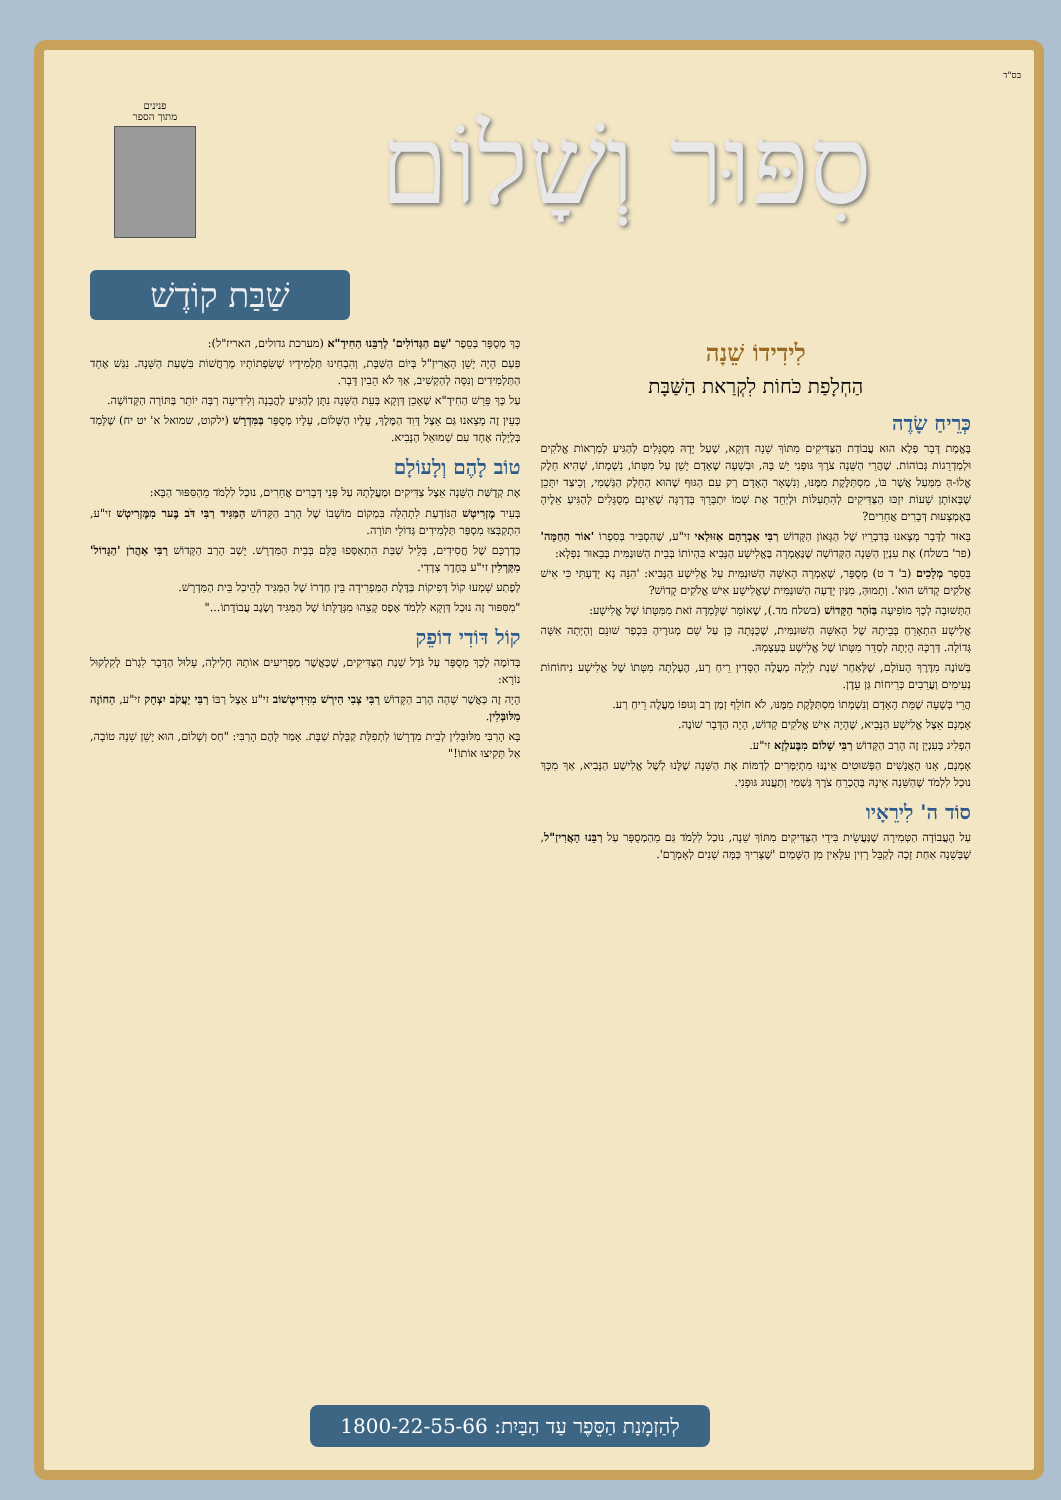בס"ד
סִפּוּר וְשָׁלוֹם
פנינים
מתוך הספר
שַׁבַּת קוֹדֶשׁ
לִידִידוֹ שֵׁנָה
הַחְלָפַת כֹּחוֹת לִקְרַאת הַשַּׁבָּת
כְּרֵיחַ שָׂדֶה
בֶּאֱמֶת דָּבָר פֶּלֶא הוּא עֲבוֹדַת הַצַּדִּיקִים מִתּוֹךְ שֵׁנָה דַּוְקָא, שֶׁעַל יָדָהּ מְסֻגָּלִים לְהַגִּיעַ לְמַרְאוֹת אֱלֹקִים וּלְמַדְרֵגוֹת גְּבוֹהוֹת. שֶׁהֲרֵי הַשֵּׁנָה צֹרֶךְ גּוּפָנִי יֵשׁ בָּהּ, וּבְשָׁעָה שֶׁאָדָם יָשֵׁן עַל מִטָּתוֹ, נִשְׁמָתוֹ, שֶׁהִיא חֵלֶק אֱלוֹ-הַּ מִמַּעַל אֲשֶׁר בּוֹ, מִסְתַּלֶּקֶת מִמֶּנּוּ, וְנִשְׁאָר הָאָדָם רַק עִם הַגּוּף שֶׁהוּא הַחֵלֶק הַגַּשְׁמִי, וְכֵיצַד יִתָּכֵן שֶׁבְּאוֹתָן שָׁעוֹת יִזְכּוּ הַצַּדִּיקִים לְהִתְעַלּוֹת וּלְיַחֵד אֶת שְׁמוֹ יִתְבָּרֵךְ בְּדַרְגָּה שֶׁאֵינָם מְסֻגָּלִים לְהַגִּיעַ אֵלֶיהָ בְּאֶמְצָעוּת דְּבָרִים אֲחֵרִים?
בֵּאוּר לַדָּבָר מָצָאנוּ בְּדִבְרֵיו שֶׁל הַגָּאוֹן הַקָּדוֹשׁ רַבִּי אַבְרָהָם אַזּוּלַאי זי"ע, שֶׁהִסְבִּיר בְּסִפְרוֹ 'אוֹר הַחַמָּה' (פר' בשלח) אֶת עִנְיַן הַשֵּׁנָה הַקְּדוֹשָׁה שֶׁנֶּאֶמְרָה בֶּאֱלִישָׁע הַנָּבִיא בִּהְיוֹתוֹ בְּבֵית הַשּׁוּנַמִּית בְּבֵאוּר נִפְלָא:
בְּסֵפֶר מְלָכִים (ב' ד ט) מְסֻפָּר, שֶׁאָמְרָה הָאִשָּׁה הַשּׁוּנַמִּית עַל אֱלִישָׁע הַנָּבִיא: 'הִנֵּה נָא יָדַעְתִּי כִּי אִישׁ אֱלֹקִים קָדוֹשׁ הוּא'. וְתָמוּהַּ, מִנַּיִן יָדְעָה הַשּׁוּנַמִּית שֶׁאֱלִישָׁע אִישׁ אֱלֹקִים קָדוֹשׁ?
הַתְּשׁוּבָה לְכָךְ מוֹפִיעָה בַּזֹּהַר הַקָּדוֹשׁ (בשלח מד.), שֶׁאוֹמֵר שֶׁלָּמְדָה זֹאת מִמִּטָּתוֹ שֶׁל אֱלִישָׁע:
אֱלִישָׁע הִתְאָרֵחַ בְּבֵיתָהּ שֶׁל הָאִשָּׁה הַשּׁוּנַמִּית, שֶׁכֻּנְּתָה כֵּן עַל שֵׁם מְגוּרֶיהָ בִּכְפַר שׁוּנֵם וְהָיְתָה אִשָּׁה גְּדוֹלָה. דַּרְכָּהּ הָיְתָה לְסַדֵּר מִטָּתוֹ שֶׁל אֱלִישָׁע בְּעַצְמָהּ.
בְּשׁוֹנֶה מִדֶּרֶךְ הָעוֹלָם, שֶׁלְּאַחַר שְׁנַת לַיְלָה מַעֲלֶה הַסָּדִין רֵיחַ רַע, הֶעֶלְתָה מִטָּתוֹ שֶׁל אֱלִישָׁע נִיחוֹחוֹת נְעִימִים וַעֲרֵבִים כְּרֵיחוֹת גַּן עֵדֶן.
הֲרֵי בְּשָׁעָה שֶׁמֵּת הָאָדָם וְנִשְׁמָתוֹ מִסְתַּלֶּקֶת מִמֶּנּוּ, לֹא חוֹלֵף זְמַן רַב וְגוּפוֹ מַעֲלֶה רֵיחַ רַע.
אָמְנָם אֵצֶל אֱלִישָׁע הַנָּבִיא, שֶׁהָיָה אִישׁ אֱלֹקִים קָדוֹשׁ, הָיָה הַדָּבָר שׁוֹנֶה.
הִפְלִיג בְּעִנְיָן זֶה הָרַב הַקָּדוֹשׁ רַבִּי שָׁלוֹם מִבֶּעלְזָא זי"ע.
אָמְנָם, אָנוּ הָאֲנָשִׁים הַפְּשׁוּטִים אֵינֶנּוּ מִתְיַמְּרִים לְדַמּוֹת אֶת הַשֵּׁנָה שֶׁלָּנוּ לְשֶׁל אֱלִישָׁע הַנָּבִיא, אַךְ מִכָּךְ נוּכַל לִלְמֹד שֶׁהַשֵּׁנָה אֵינָהּ בְּהֶכְרֵחַ צֹרֶךְ גַּשְׁמִי וְתַעֲנוּג גּוּפָנִי.
סוֹד ה' לִירֵאָיו
עַל הָעֲבוֹדָה הַטְּמִירָה שֶׁנַּעֲשֵׂית בִּידֵי הַצַּדִּיקִים מִתּוֹךְ שֵׁנָה, נוּכַל לִלְמֹד גַּם מֵהַמְסֻפָּר עַל רַבֵּנוּ הָאֲרִיזַ"ל, שֶׁבְּשֵׁנָה אַחַת זָכָה לְקַבֵּל רָזִין עִלָּאִין מִן הַשָּׁמַיִם 'שֶׁצָּרִיךְ כַּמָּה שָׁנִים לְאָמְרָם'.
כָּךְ מְסֻפָּר בְּסֵפֶר 'שֵׁם הַגְּדוֹלִים' לְרַבֵּנוּ הַחִידָ"א (מערכת גדולים, האריז"ל):
פַּעַם הָיָה יָשֵׁן הָאֲרִיזַ"ל בְּיוֹם הַשַּׁבָּת, וְהִבְחִינוּ תַּלְמִידָיו שֶׁשִּׂפְתוֹתָיו מְרַחֲשׁוֹת בִּשְׁעַת הַשֵּׁנָה. נִגַּשׁ אֶחָד הַתַּלְמִידִים וְנִסָּה לְהַקְשִׁיב, אַךְ לֹא הֵבִין דָּבָר.
עַל כָּךְ פֵּרֵשׁ הַחִידָ"א שֶׁאָכֵן דַּוְקָא בְּעֵת הַשֵּׁנָה נִתָּן לְהַגִּיעַ לַהֲבָנָה וְלִידִיעָה רַבָּה יוֹתֵר בַּתּוֹרָה הַקְּדוֹשָׁה.
כְּעֵין זֶה מָצָאנוּ גַּם אֵצֶל דָּוִד הַמֶּלֶךְ, עָלָיו הַשָּׁלוֹם, עָלָיו מְסֻפָּר בַּמִּדְרָשׁ (ילקוט, שמואל א' יט יח) שֶׁלָּמַד בְּלַיְלָה אֶחָד עִם שְׁמוּאֵל הַנָּבִיא.
טוֹב לָהֶם וְלָעוֹלָם
אֶת קְדֻשַּׁת הַשֵּׁנָה אֵצֶל צַדִּיקִים וּמַעֲלָתָהּ עַל פְּנֵי דְּבָרִים אֲחֵרִים, נוּכַל לִלְמֹד מֵהַסִּפּוּר הַבָּא:
בְּעִיר מֶזְרִיטְשׁ הַנּוֹדַעַת לִתְהִלָּה בִּמְקוֹם מוֹשָׁבוֹ שֶׁל הָרַב הַקָּדוֹשׁ הַמַּגִּיד רַבִּי דֹּב בֶּער מִמֶּזְרִיטְשׁ זי"ע, הִתְקַבְּצוּ מִסְפַּר תַּלְמִידִים גְּדוֹלֵי תּוֹרָה.
כְּדַרְכָּם שֶׁל חֲסִידִים, בְּלֵיל שַׁבַּת הִתְאַסְּפוּ כֻּלָּם בְּבֵית הַמִּדְרָשׁ. יָשַׁב הָרַב הַקָּדוֹשׁ רַבִּי אַהֲרֹן 'הַגָּדוֹל' מִקַּרְלִין זי"ע בְּחֶדֶר צְדָדִי.
לְפֶתַע שָׁמְעוּ קוֹל דְּפִיקוֹת בַּדֶּלֶת הַמַּפְרִידָה בֵּין חַדְרוֹ שֶׁל הַמַּגִּיד לְהֵיכַל בֵּית הַמִּדְרָשׁ.
"מִסִּפּוּר זֶה נוּכַל דַּוְקָא לִלְמֹד אֶפֶס קָצֵהוּ מִגְּדֻלָּתוֹ שֶׁל הַמַּגִּיד וְשֶׂגֶב עֲבוֹדָתוֹ..."
קוֹל דּוֹדִי דוֹפֵק
בְּדוֹמֶה לְכָךְ מְסֻפָּר עַל גֹּדֶל שְׁנַת הַצַּדִּיקִים, שֶׁכַּאֲשֶׁר מַפְרִיעִים אוֹתָהּ חָלִילָה, עָלוּל הַדָּבָר לִגְרֹם לְקִלְקוּל נוֹרָא:
הָיָה זֶה כַּאֲשֶׁר שָׁהָה הָרַב הַקָּדוֹשׁ רַבִּי צְבִי הִירְשׁ מִזִּידִיטְשׁוֹב זי"ע אֵצֶל רַבּוֹ רַבִּי יַעֲקֹב יִצְחָק זי"ע, הַחוֹזֶה מִלּוּבְּלִין.
בָּא הָרַבִּי מִלּוּבְּלִין לְבֵית מִדְרָשׁוֹ לִתְפִלַּת קַבָּלַת שַׁבָּת. אָמַר לָהֶם הָרַבִּי: "חַס וְשָׁלוֹם, הוּא יָשֵׁן שֵׁנָה טוֹבָה, אַל תָּקִיצוּ אוֹתוֹ!"
לְהַזְמָנַת הַסֵּפֶר עַד הַבַּיִת: 1800-22-55-66